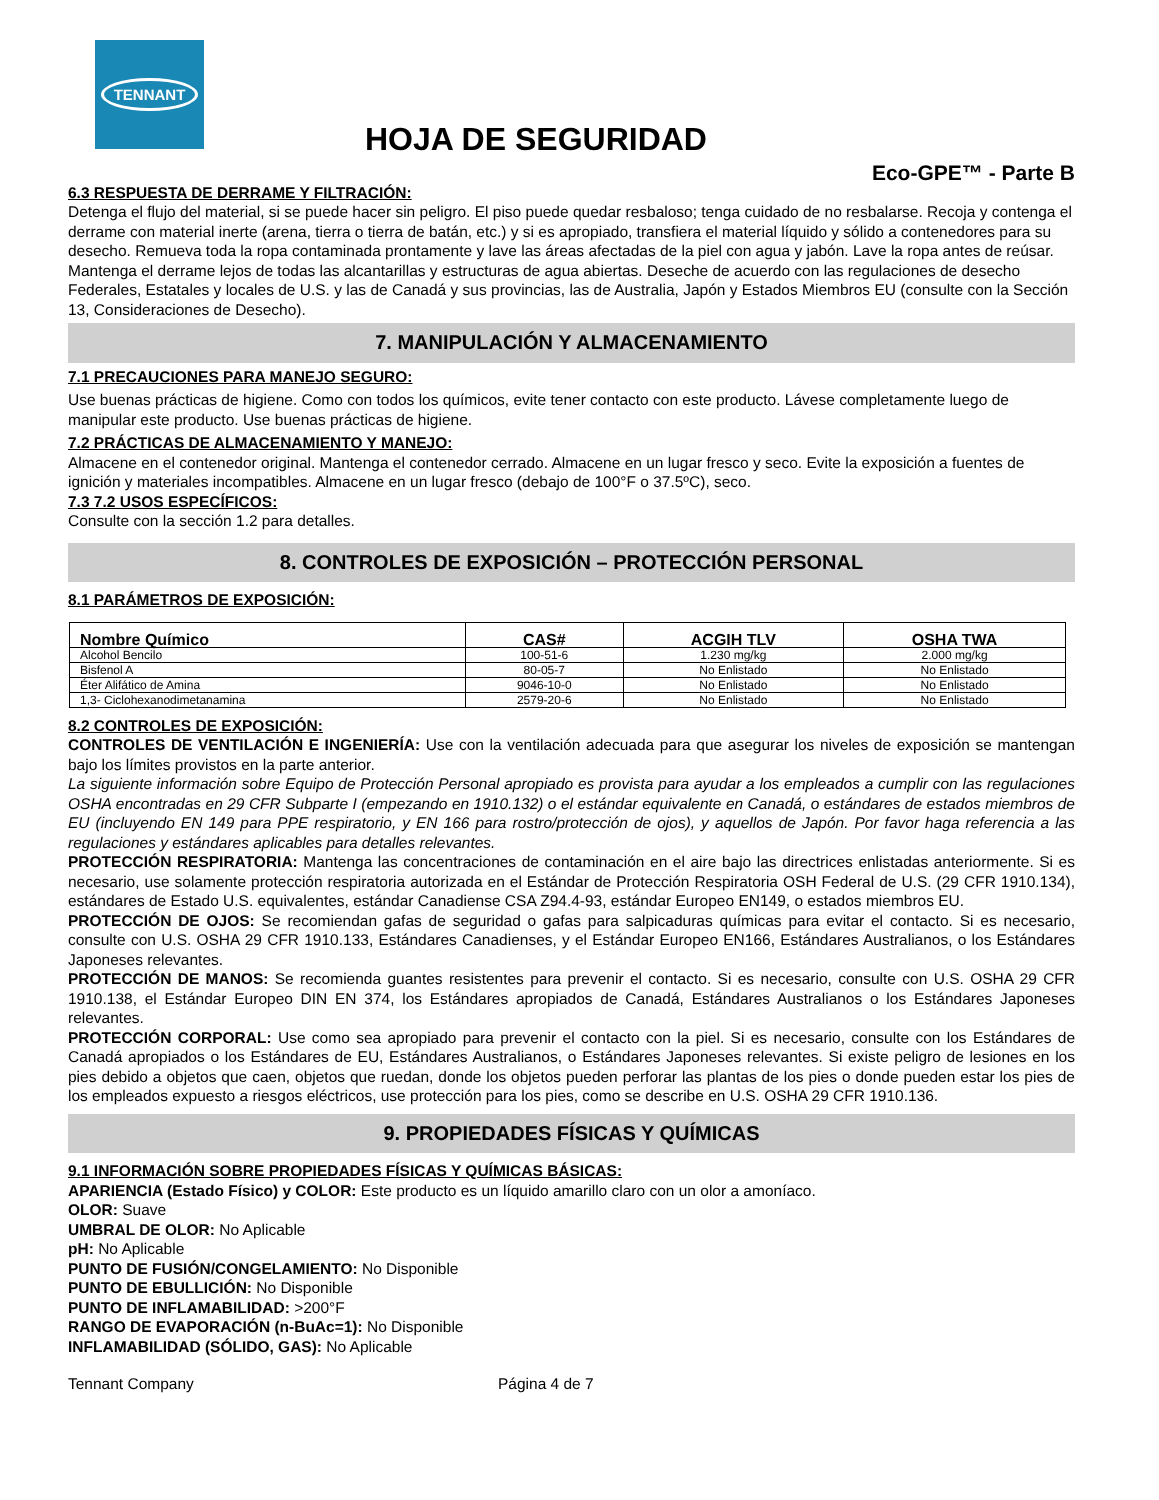TENNANT
HOJA DE SEGURIDAD
Eco-GPE™ - Parte B
6.3 RESPUESTA DE DERRAME Y FILTRACIÓN:
Detenga el flujo del material, si se puede hacer sin peligro. El piso puede quedar resbaloso; tenga cuidado de no resbalarse. Recoja y contenga el derrame con material inerte (arena, tierra o tierra de batán, etc.) y si es apropiado, transfiera el material líquido y sólido a contenedores para su desecho. Remueva toda la ropa contaminada prontamente y lave las áreas afectadas de la piel con agua y jabón. Lave la ropa antes de reúsar. Mantenga el derrame lejos de todas las alcantarillas y estructuras de agua abiertas. Deseche de acuerdo con las regulaciones de desecho Federales, Estatales y locales de U.S. y las de Canadá y sus provincias, las de Australia, Japón y Estados Miembros EU (consulte con la Sección 13, Consideraciones de Desecho).
7. MANIPULACIÓN Y ALMACENAMIENTO
7.1 PRECAUCIONES PARA MANEJO SEGURO:
Use buenas prácticas de higiene. Como con todos los químicos, evite tener contacto con este producto. Lávese completamente luego de manipular este producto. Use buenas prácticas de higiene.
7.2 PRÁCTICAS DE ALMACENAMIENTO Y MANEJO:
Almacene en el contenedor original. Mantenga el contenedor cerrado. Almacene en un lugar fresco y seco. Evite la exposición a fuentes de ignición y materiales incompatibles. Almacene en un lugar fresco (debajo de 100°F o 37.5ºC), seco.
7.3 7.2 USOS ESPECÍFICOS:
Consulte con la sección 1.2 para detalles.
8. CONTROLES DE EXPOSICIÓN – PROTECCIÓN PERSONAL
8.1 PARÁMETROS DE EXPOSICIÓN:
| Nombre Químico | CAS# | ACGIH TLV | OSHA TWA |
| --- | --- | --- | --- |
| Alcohol Bencilo | 100-51-6 | 1.230 mg/kg | 2.000 mg/kg |
| Bisfenol A | 80-05-7 | No Enlistado | No Enlistado |
| Éter Alifático de Amina | 9046-10-0 | No Enlistado | No Enlistado |
| 1,3- Ciclohexanodimetanamina | 2579-20-6 | No Enlistado | No Enlistado |
8.2 CONTROLES DE EXPOSICIÓN:
CONTROLES DE VENTILACIÓN E INGENIERÍA: Use con la ventilación adecuada para que asegurar los niveles de exposición se mantengan bajo los límites provistos en la parte anterior.
La siguiente información sobre Equipo de Protección Personal apropiado es provista para ayudar a los empleados a cumplir con las regulaciones OSHA encontradas en 29 CFR Subparte I (empezando en 1910.132) o el estándar equivalente en Canadá, o estándares de estados miembros de EU (incluyendo EN 149 para PPE respiratorio, y EN 166 para rostro/protección de ojos), y aquellos de Japón. Por favor haga referencia a las regulaciones y estándares aplicables para detalles relevantes.
PROTECCIÓN RESPIRATORIA: Mantenga las concentraciones de contaminación en el aire bajo las directrices enlistadas anteriormente. Si es necesario, use solamente protección respiratoria autorizada en el Estándar de Protección Respiratoria OSH Federal de U.S. (29 CFR 1910.134), estándares de Estado U.S. equivalentes, estándar Canadiense CSA Z94.4-93, estándar Europeo EN149, o estados miembros EU.
PROTECCIÓN DE OJOS: Se recomiendan gafas de seguridad o gafas para salpicaduras químicas para evitar el contacto. Si es necesario, consulte con U.S. OSHA 29 CFR 1910.133, Estándares Canadienses, y el Estándar Europeo EN166, Estándares Australianos, o los Estándares Japoneses relevantes.
PROTECCIÓN DE MANOS: Se recomienda guantes resistentes para prevenir el contacto. Si es necesario, consulte con U.S. OSHA 29 CFR 1910.138, el Estándar Europeo DIN EN 374, los Estándares apropiados de Canadá, Estándares Australianos o los Estándares Japoneses relevantes.
PROTECCIÓN CORPORAL: Use como sea apropiado para prevenir el contacto con la piel. Si es necesario, consulte con los Estándares de Canadá apropiados o los Estándares de EU, Estándares Australianos, o Estándares Japoneses relevantes. Si existe peligro de lesiones en los pies debido a objetos que caen, objetos que ruedan, donde los objetos pueden perforar las plantas de los pies o donde pueden estar los pies de los empleados expuesto a riesgos eléctricos, use protección para los pies, como se describe en U.S. OSHA 29 CFR 1910.136.
9. PROPIEDADES FÍSICAS Y QUÍMICAS
9.1 INFORMACIÓN SOBRE PROPIEDADES FÍSICAS Y QUÍMICAS BÁSICAS:
APARIENCIA (Estado Físico) y COLOR: Este producto es un líquido amarillo claro con un olor a amoníaco.
OLOR: Suave
UMBRAL DE OLOR: No Aplicable
pH: No Aplicable
PUNTO DE FUSIÓN/CONGELAMIENTO: No Disponible
PUNTO DE EBULLICIÓN: No Disponible
PUNTO DE INFLAMABILIDAD: >200°F
RANGO DE EVAPORACIÓN (n-BuAc=1): No Disponible
INFLAMABILIDAD (SÓLIDO, GAS): No Aplicable
Tennant Company Página 4 de 7